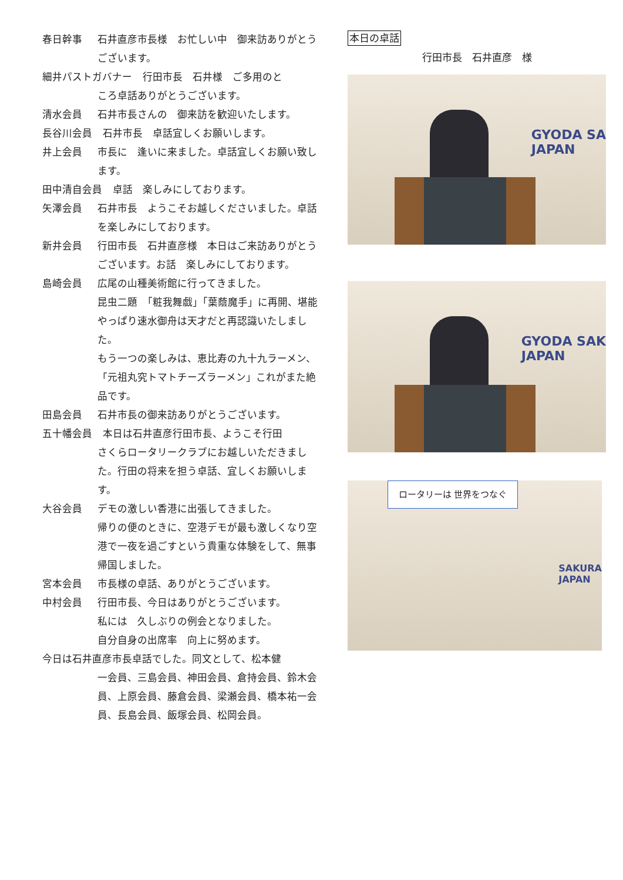春日幹事 石井直彦市長様　お忙しい中　御来訪ありがとうございます。
細井パストガバナー 行田市長　石井様　ご多用のと
ころ卓話ありがとうございます。
清水会員 石井市長さんの　御来訪を歓迎いたします。
長谷川会員 石井市長　卓話宜しくお願いします。
井上会員 市長に　逢いに来ました。卓話宜しくお願い致します。
田中清自会員 卓話　楽しみにしております。
矢澤会員 石井市長　ようこそお越しくださいました。卓話を楽しみにしております。
新井会員 行田市長　石井直彦様　本日はご来訪ありがとうございます。お話　楽しみにしております。
島崎会員 広尾の山種美術館に行ってきました。
昆虫二題　「粧我舞戯」「葉蔭魔手」に再開、堪能　　やっぱり速水御舟は天才だと再認識いたしました。
もう一つの楽しみは、恵比寿の九十九ラーメン、「元祖丸究トマトチーズラーメン」これがまた絶品です。
田島会員 石井市長の御来訪ありがとうございます。
五十幡会員 本日は石井直彦行田市長、ようこそ行田
さくらロータリークラブにお越しいただきました。行田の将来を担う卓話、宜しくお願いします。
大谷会員 デモの激しい香港に出張してきました。
帰りの便のときに、空港デモが最も激しくなり空港で一夜を過ごすという貴重な体験をして、無事　帰国しました。
宮本会員 市長様の卓話、ありがとうございます。
中村会員 行田市長、今日はありがとうございます。
私には　久しぶりの例会となりました。
自分自身の出席率　向上に努めます。
今日は石井直彦市長卓話でした。同文として、松本健
一会員、三島会員、神田会員、倉持会員、鈴木会員、上原会員、藤倉会員、梁瀬会員、橋本祐一会員、長島会員、飯塚会員、松岡会員。
本日の卓話
行田市長　石井直彦　様
GYODA SA
JAPAN
GYODA SAK
JAPAN
ロータリーは 世界をつなぐ
SAKURA
JAPAN